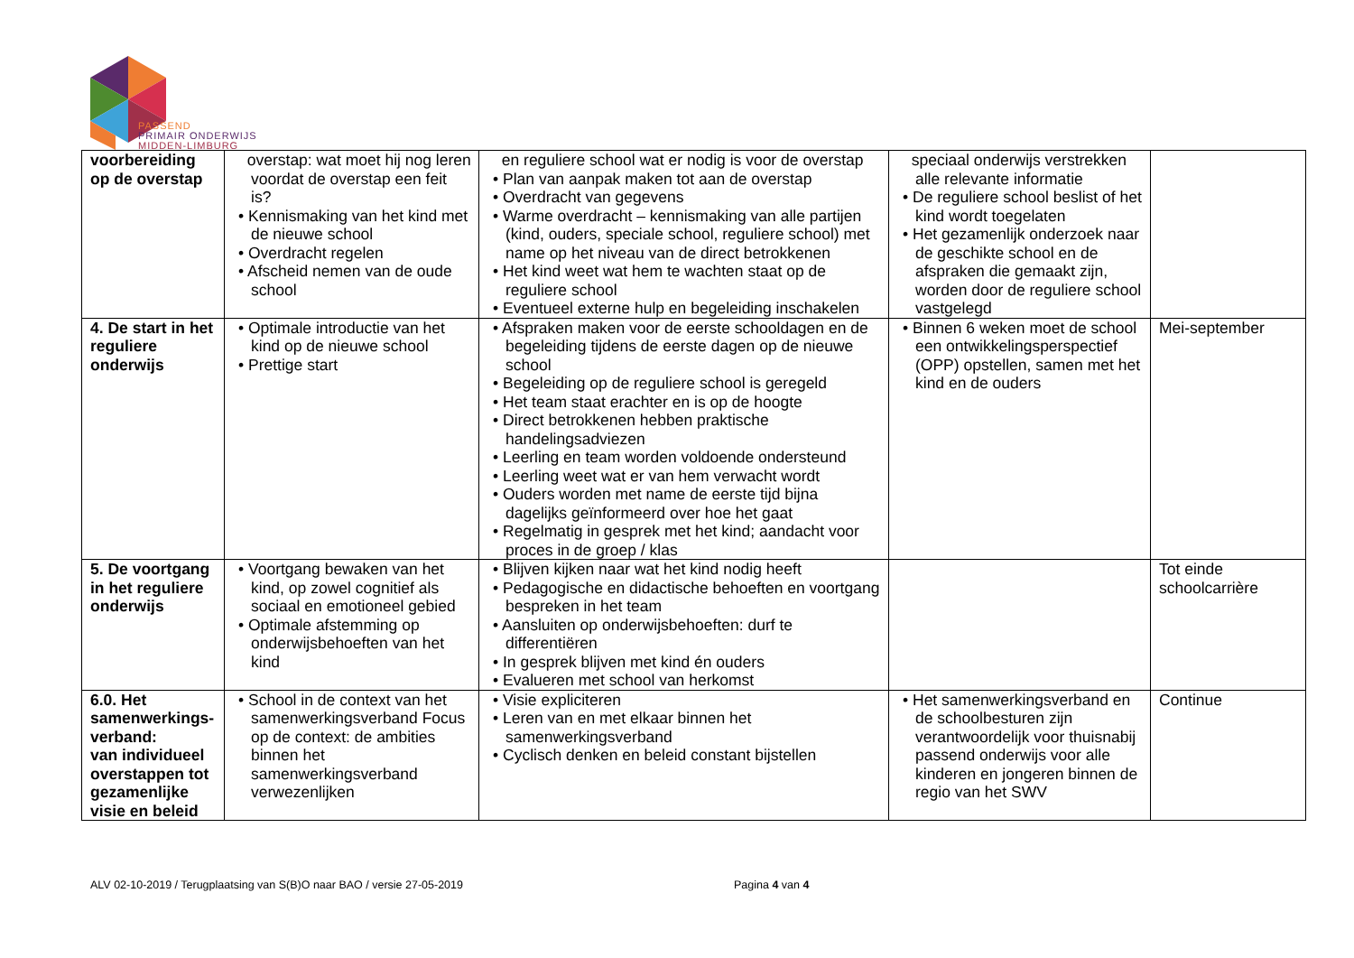PASSEND
PRIMAIR ONDERWIJS
MIDDEN-LIMBURG
| voorbereiding op de overstap | overstap: wat moet hij nog leren voordat de overstap een feit is? • Kennismaking van het kind met de nieuwe school • Overdracht regelen • Afscheid nemen van de oude school | en reguliere school wat er nodig is voor de overstap • Plan van aanpak maken tot aan de overstap • Overdracht van gegevens • Warme overdracht – kennismaking van alle partijen (kind, ouders, speciale school, reguliere school) met name op het niveau van de direct betrokkenen • Het kind weet wat hem te wachten staat op de reguliere school • Eventueel externe hulp en begeleiding inschakelen | speciaal onderwijs verstrekken alle relevante informatie • De reguliere school beslist of het kind wordt toegelaten • Het gezamenlijk onderzoek naar de geschikte school en de afspraken die gemaakt zijn, worden door de reguliere school vastgelegd | |
| 4. De start in het reguliere onderwijs | • Optimale introductie van het kind op de nieuwe school • Prettige start | • Afspraken maken voor de eerste schooldagen en de begeleiding tijdens de eerste dagen op de nieuwe school • Begeleiding op de reguliere school is geregeld • Het team staat erachter en is op de hoogte • Direct betrokkenen hebben praktische handelingsadviezen • Leerling en team worden voldoende ondersteund • Leerling weet wat er van hem verwacht wordt • Ouders worden met name de eerste tijd bijna dagelijks geïnformeerd over hoe het gaat • Regelmatig in gesprek met het kind; aandacht voor proces in de groep / klas | • Binnen 6 weken moet de school een ontwikkelingsperspectief (OPP) opstellen, samen met het kind en de ouders | Mei-september |
| 5. De voortgang in het reguliere onderwijs | • Voortgang bewaken van het kind, op zowel cognitief als sociaal en emotioneel gebied • Optimale afstemming op onderwijsbehoeften van het kind | • Blijven kijken naar wat het kind nodig heeft • Pedagogische en didactische behoeften en voortgang bespreken in het team • Aansluiten op onderwijsbehoeften: durf te differentiëren • In gesprek blijven met kind én ouders • Evalueren met school van herkomst | | Tot einde schoolcarrière |
| 6.0. Het samenwerkings-verband: van individueel overstappen tot gezamenlijke visie en beleid | • School in de context van het samenwerkingsverband Focus op de context: de ambities binnen het samenwerkingsverband verwezenlijken | • Visie expliciteren • Leren van en met elkaar binnen het samenwerkingsverband • Cyclisch denken en beleid constant bijstellen | • Het samenwerkingsverband en de schoolbesturen zijn verantwoordelijk voor thuisnabij passend onderwijs voor alle kinderen en jongeren binnen de regio van het SWV | Continue |
ALV 02-10-2019 / Terugplaatsing van S(B)O naar BAO / versie 27-05-2019 Pagina 4 van 4